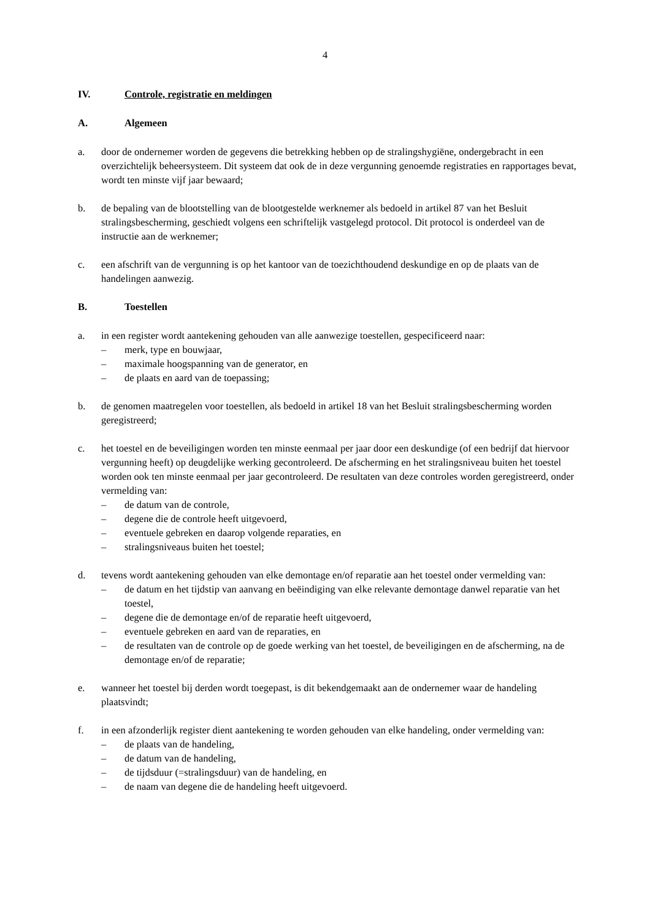4
IV. Controle, registratie en meldingen
A. Algemeen
a. door de ondernemer worden de gegevens die betrekking hebben op de stralingshygiëne, ondergebracht in een overzichtelijk beheersysteem. Dit systeem dat ook de in deze vergunning genoemde registraties en rapportages bevat, wordt ten minste vijf jaar bewaard;
b. de bepaling van de blootstelling van de blootgestelde werknemer als bedoeld in artikel 87 van het Besluit stralingsbescherming, geschiedt volgens een schriftelijk vastgelegd protocol. Dit protocol is onderdeel van de instructie aan de werknemer;
c. een afschrift van de vergunning is op het kantoor van de toezichthoudend deskundige en op de plaats van de handelingen aanwezig.
B. Toestellen
a. in een register wordt aantekening gehouden van alle aanwezige toestellen, gespecificeerd naar:
– merk, type en bouwjaar,
– maximale hoogspanning van de generator, en
– de plaats en aard van de toepassing;
b. de genomen maatregelen voor toestellen, als bedoeld in artikel 18 van het Besluit stralingsbescherming worden geregistreerd;
c. het toestel en de beveiligingen worden ten minste eenmaal per jaar door een deskundige (of een bedrijf dat hiervoor vergunning heeft) op deugdelijke werking gecontroleerd. De afscherming en het stralingsniveau buiten het toestel worden ook ten minste eenmaal per jaar gecontroleerd. De resultaten van deze controles worden geregistreerd, onder vermelding van:
– de datum van de controle,
– degene die de controle heeft uitgevoerd,
– eventuele gebreken en daarop volgende reparaties, en
– stralingsniveaus buiten het toestel;
d. tevens wordt aantekening gehouden van elke demontage en/of reparatie aan het toestel onder vermelding van:
– de datum en het tijdstip van aanvang en beëindiging van elke relevante demontage danwel reparatie van het toestel,
– degene die de demontage en/of de reparatie heeft uitgevoerd,
– eventuele gebreken en aard van de reparaties, en
– de resultaten van de controle op de goede werking van het toestel, de beveiligingen en de afscherming, na de demontage en/of de reparatie;
e. wanneer het toestel bij derden wordt toegepast, is dit bekendgemaakt aan de ondernemer waar de handeling plaatsvindt;
f. in een afzonderlijk register dient aantekening te worden gehouden van elke handeling, onder vermelding van:
– de plaats van de handeling,
– de datum van de handeling,
– de tijdsduur (=stralingsduur) van de handeling, en
– de naam van degene die de handeling heeft uitgevoerd.